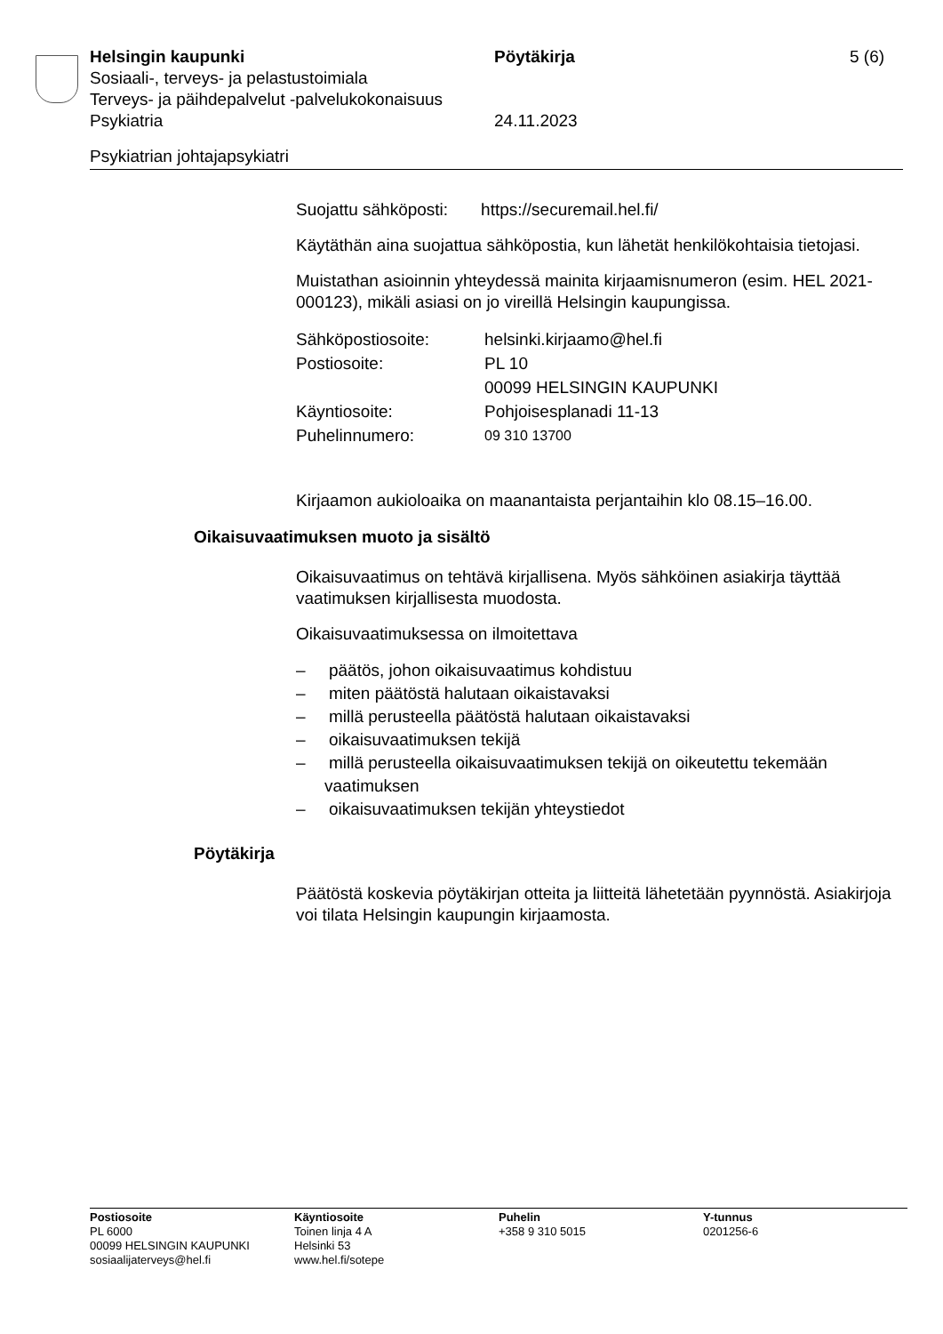Helsingin kaupunki Pöytäkirja 5 (6)
Sosiaali-, terveys- ja pelastustoimiala
Terveys- ja päihdepalvelut -palvelukokonaisuus
Psykiatria 24.11.2023
Psykiatrian johtajapsykiatri
Suojattu sähköposti: https://securemail.hel.fi/
Käytäthän aina suojattua sähköpostia, kun lähetät henkilökohtaisia tietojasi.
Muistathan asioinnin yhteydessä mainita kirjaamisnumeron (esim. HEL 2021-000123), mikäli asiasi on jo vireillä Helsingin kaupungissa.
Sähköpostiosoite: helsinki.kirjaamo@hel.fi
Postiosoite: PL 10
00099 HELSINGIN KAUPUNKI
Käyntiosoite: Pohjoisesplanadi 11-13
Puhelinnumero:
09 310 13700
Kirjaamon aukioloaika on maanantaista perjantaihin klo 08.15–16.00.
Oikaisuvaatimuksen muoto ja sisältö
Oikaisuvaatimus on tehtävä kirjallisena. Myös sähköinen asiakirja täyttää vaatimuksen kirjallisesta muodosta.
Oikaisuvaatimuksessa on ilmoitettava
– päätös, johon oikaisuvaatimus kohdistuu
– miten päätöstä halutaan oikaistavaksi
– millä perusteella päätöstä halutaan oikaistavaksi
– oikaisuvaatimuksen tekijä
– millä perusteella oikaisuvaatimuksen tekijä on oikeutettu tekemään vaatimuksen
– oikaisuvaatimuksen tekijän yhteystiedot
Pöytäkirja
Päätöstä koskevia pöytäkirjan otteita ja liitteitä lähetetään pyynnöstä. Asiakirjoja voi tilata Helsingin kaupungin kirjaamosta.
Postiosoite
PL 6000
00099 HELSINGIN KAUPUNKI
sosiaalijaterveys@hel.fi
Käyntiosoite
Toinen linja 4 A
Helsinki 53
www.hel.fi/sotepe
Puhelin
+358 9 310 5015
Y-tunnus
0201256-6